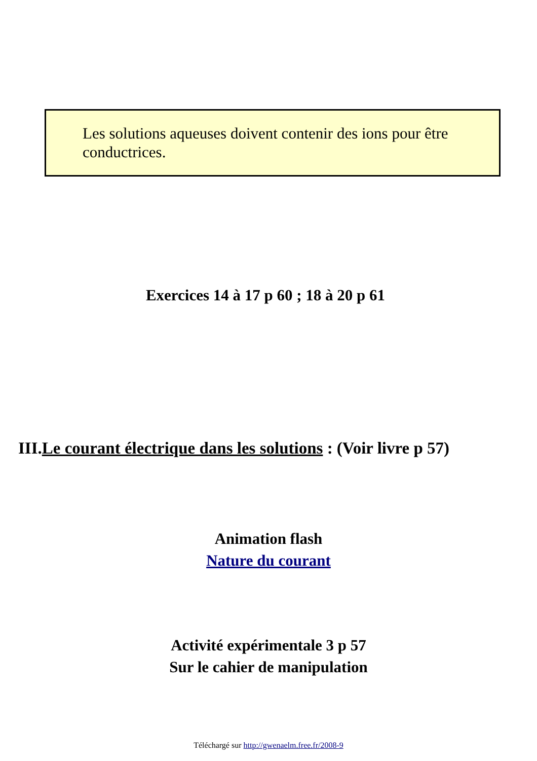Les solutions aqueuses doivent contenir des ions pour être conductrices.
Exercices 14 à 17 p 60 ; 18 à 20 p 61
III.Le courant électrique dans les solutions : (Voir livre p 57)
Animation flash
Nature du courant
Activité expérimentale 3 p 57
Sur le cahier de manipulation
Téléchargé sur http://gwenaelm.free.fr/2008-9